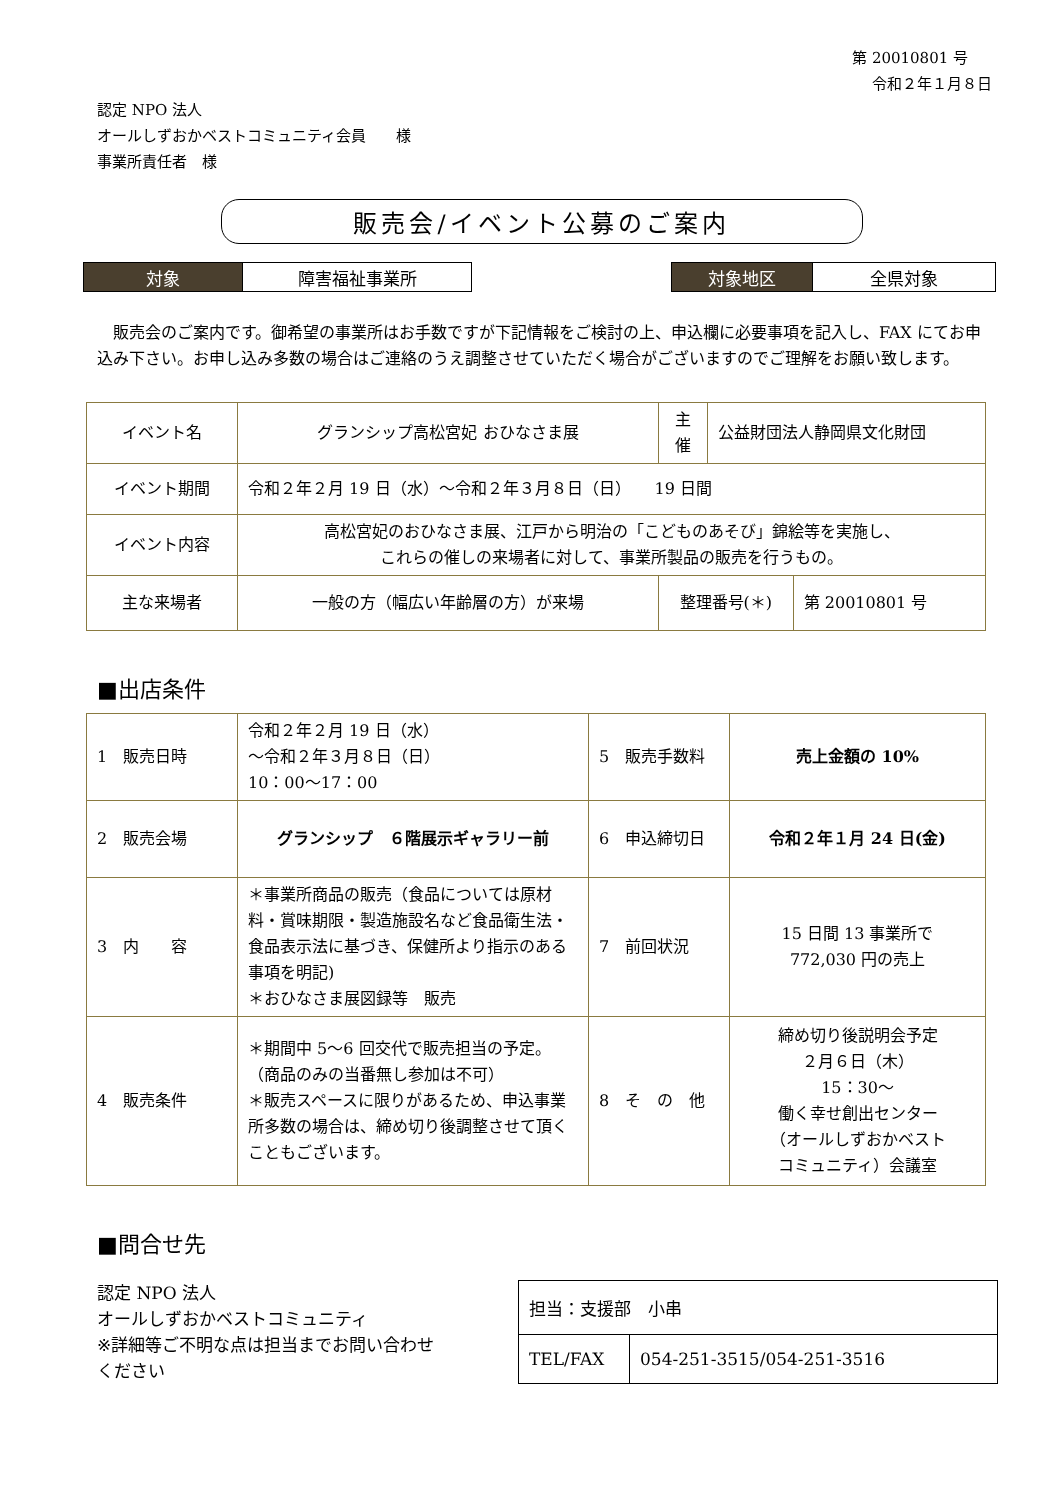第 20010801 号
令和２年１月８日
認定 NPO 法人
オールしずおかベストコミュニティ会員　　様
事業所責任者　様
販売会/イベント公募のご案内
| 対象 | 障害福祉事業所 |
| 対象地区 | 全県対象 |
　販売会のご案内です。御希望の事業所はお手数ですが下記情報をご検討の上、申込欄に必要事項を記入し、FAX にてお申込み下さい。お申し込み多数の場合はご連絡のうえ調整させていただく場合がございますのでご理解をお願い致します。
| イベント名 | グランシップ高松宮妃 おひなさま展 | 主 催 | 公益財団法人静岡県文化財団 | |
| イベント期間 | 令和２年２月 19 日（水）～令和２年３月８日（日） 19 日間 | | | |
| イベント内容 | 高松宮妃のおひなさま展、江戸から明治の「こどものあそび」錦絵等を実施し、 これらの催しの来場者に対して、事業所製品の販売を行うもの。 | | | |
| 主な来場者 | 一般の方（幅広い年齢層の方）が来場 | 整理番号(＊) | | 第 20010801 号 |
■出店条件
| 1 販売日時 | 令和２年２月 19 日（水） ～令和２年３月８日（日） 10：00～17：00 | 5 販売手数料 | 売上金額の 10% |
| 2 販売会場 | グランシップ ６階展示ギャラリー前 | 6 申込締切日 | 令和２年１月 24 日(金) |
| 3 内 容 | ＊事業所商品の販売（食品については原材料・賞味期限・製造施設名など食品衛生法・食品表示法に基づき、保健所より指示のある事項を明記) ＊おひなさま展図録等 販売 | 7 前回状況 | 15 日間 13 事業所で 772,030 円の売上 |
| 4 販売条件 | ＊期間中 5～6 回交代で販売担当の予定。 （商品のみの当番無し参加は不可） ＊販売スペースに限りがあるため、申込事業所多数の場合は、締め切り後調整させて頂くこともございます。 | 8 そ の 他 | 締め切り後説明会予定 ２月６日（木） 15：30～ 働く幸せ創出センター （オールしずおかベスト コミュニティ）会議室 |
■問合せ先
認定 NPO 法人
オールしずおかベストコミュニティ
※詳細等ご不明な点は担当までお問い合わせ
ください
| 担当：支援部 小串 | |
| TEL/FAX | 054-251-3515/054-251-3516 |